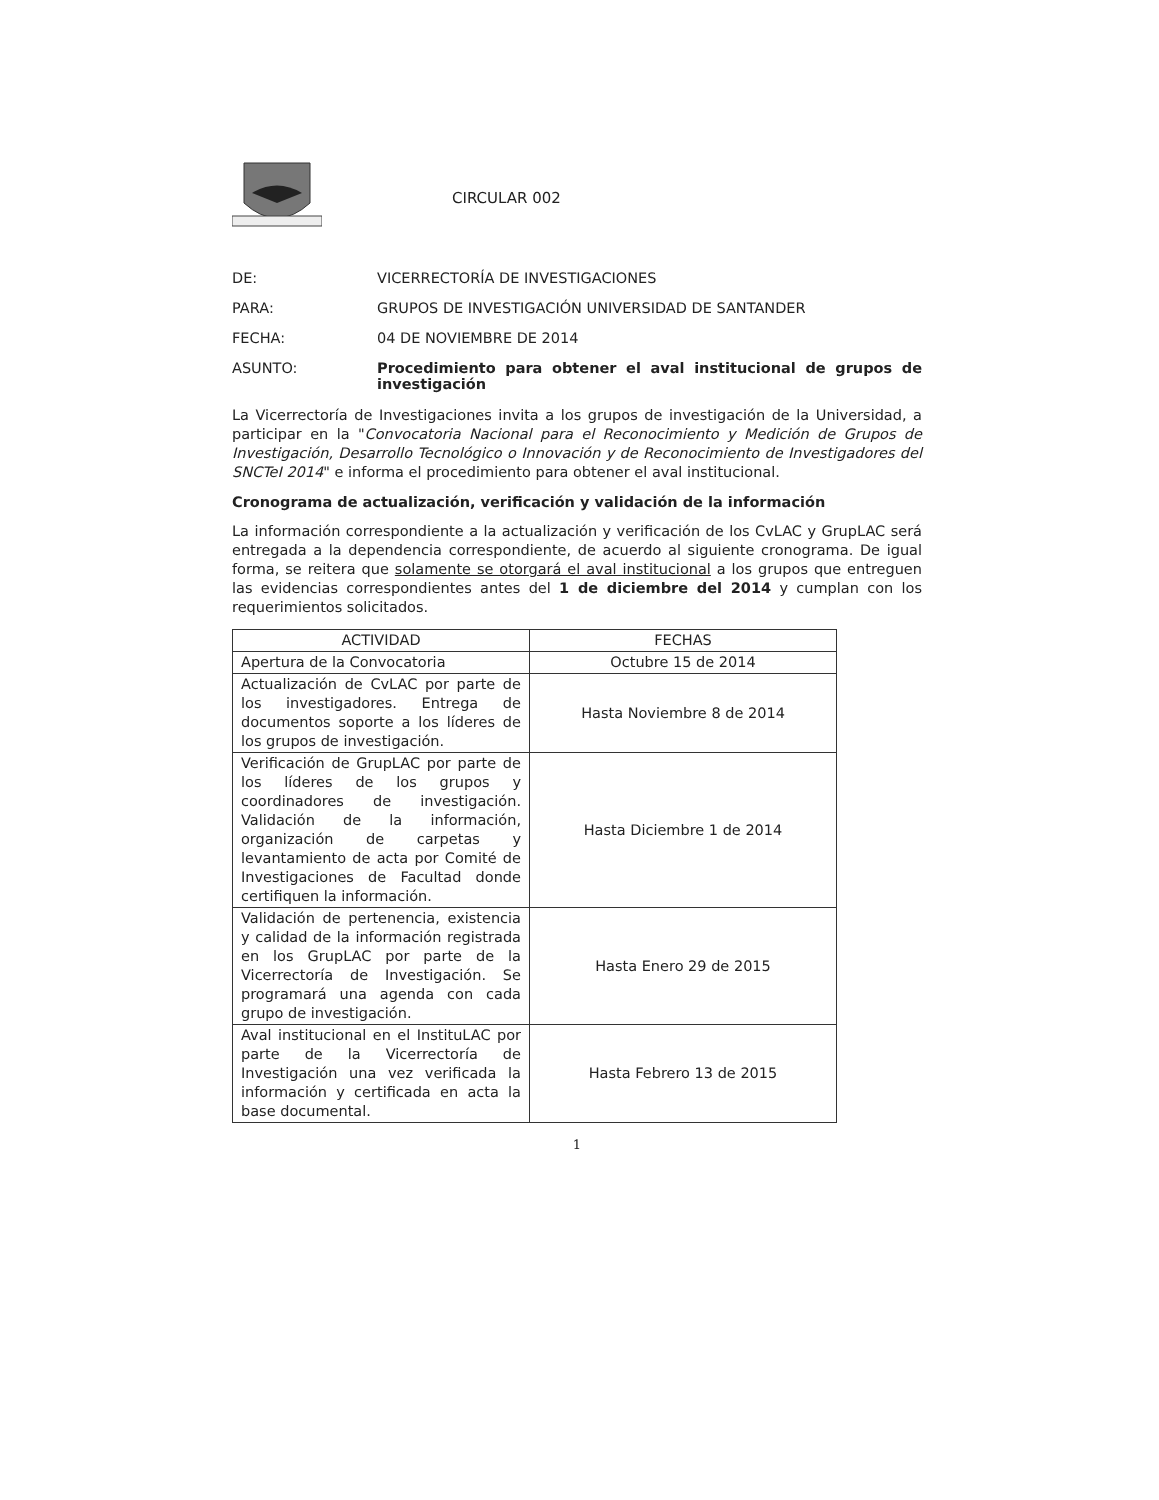CIRCULAR 002
DE: VICERRECTORÍA DE INVESTIGACIONES
PARA: GRUPOS DE INVESTIGACIÓN UNIVERSIDAD DE SANTANDER
FECHA: 04 DE NOVIEMBRE DE 2014
ASUNTO: Procedimiento para obtener el aval institucional de grupos de investigación
La Vicerrectoría de Investigaciones invita a los grupos de investigación de la Universidad, a participar en la "Convocatoria Nacional para el Reconocimiento y Medición de Grupos de Investigación, Desarrollo Tecnológico o Innovación y de Reconocimiento de Investigadores del SNCTeI 2014" e informa el procedimiento para obtener el aval institucional.
Cronograma de actualización, verificación y validación de la información
La información correspondiente a la actualización y verificación de los CvLAC y GrupLAC será entregada a la dependencia correspondiente, de acuerdo al siguiente cronograma. De igual forma, se reitera que solamente se otorgará el aval institucional a los grupos que entreguen las evidencias correspondientes antes del 1 de diciembre del 2014 y cumplan con los requerimientos solicitados.
| ACTIVIDAD | FECHAS |
| --- | --- |
| Apertura de la Convocatoria | Octubre 15 de 2014 |
| Actualización de CvLAC por parte de los investigadores. Entrega de documentos soporte a los líderes de los grupos de investigación. | Hasta Noviembre 8 de 2014 |
| Verificación de GrupLAC por parte de los líderes de los grupos y coordinadores de investigación. Validación de la información, organización de carpetas y levantamiento de acta por Comité de Investigaciones de Facultad donde certifiquen la información. | Hasta Diciembre 1 de 2014 |
| Validación de pertenencia, existencia y calidad de la información registrada en los GrupLAC por parte de la Vicerrectoría de Investigación. Se programará una agenda con cada grupo de investigación. | Hasta Enero 29 de 2015 |
| Aval institucional en el InstituLAC por parte de la Vicerrectoría de Investigación una vez verificada la información y certificada en acta la base documental. | Hasta Febrero 13 de 2015 |
1